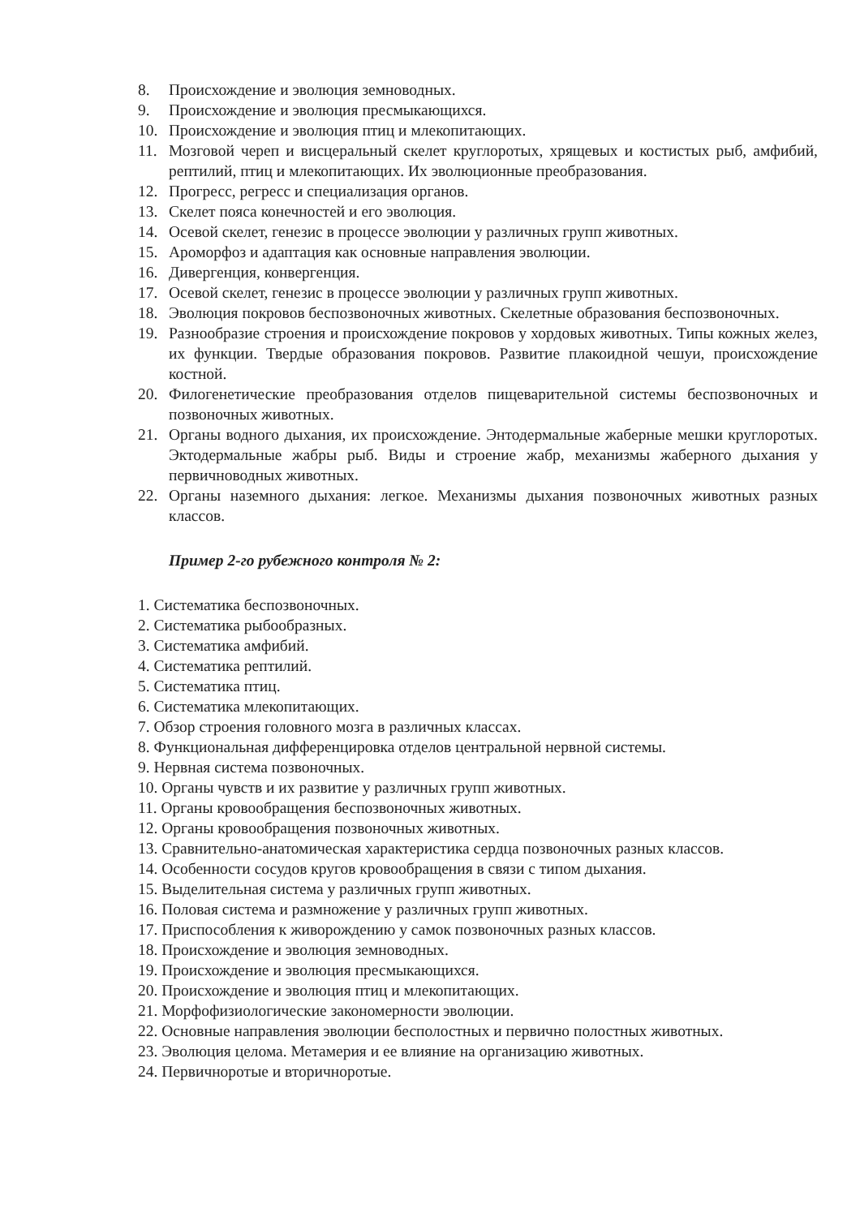8. Происхождение и эволюция земноводных.
9. Происхождение и эволюция пресмыкающихся.
10. Происхождение и эволюция птиц и млекопитающих.
11. Мозговой череп и висцеральный скелет круглоротых, хрящевых и костистых рыб, амфибий, рептилий, птиц и млекопитающих. Их эволюционные преобразования.
12. Прогресс, регресс и специализация органов.
13. Скелет пояса конечностей и его эволюция.
14. Осевой скелет, генезис в процессе эволюции у различных групп животных.
15. Ароморфоз и адаптация как основные направления эволюции.
16. Дивергенция, конвергенция.
17. Осевой скелет, генезис в процессе эволюции у различных групп животных.
18. Эволюция покровов беспозвоночных животных. Скелетные образования беспозвоночных.
19. Разнообразие строения и происхождение покровов у хордовых животных. Типы кожных желез, их функции. Твердые образования покровов. Развитие плакоидной чешуи, происхождение костной.
20. Филогенетические преобразования отделов пищеварительной системы беспозвоночных и позвоночных животных.
21. Органы водного дыхания, их происхождение. Энтодермальные жаберные мешки круглоротых. Эктодермальные жабры рыб. Виды и строение жабр, механизмы жаберного дыхания у первичноводных животных.
22. Органы наземного дыхания: легкое. Механизмы дыхания позвоночных животных разных классов.
Пример 2-го рубежного контроля № 2:
1. Систематика беспозвоночных.
2. Систематика рыбообразных.
3. Систематика амфибий.
4. Систематика рептилий.
5. Систематика птиц.
6. Систематика млекопитающих.
7. Обзор строения головного мозга в различных классах.
8. Функциональная дифференцировка отделов центральной нервной системы.
9. Нервная система позвоночных.
10. Органы чувств и их развитие у различных групп животных.
11. Органы кровообращения беспозвоночных животных.
12. Органы кровообращения позвоночных животных.
13. Сравнительно-анатомическая характеристика сердца позвоночных разных классов.
14. Особенности сосудов кругов кровообращения в связи с типом дыхания.
15. Выделительная система у различных групп животных.
16. Половая система и размножение у различных групп животных.
17. Приспособления к живорождению у самок позвоночных разных классов.
18. Происхождение и эволюция земноводных.
19. Происхождение и эволюция пресмыкающихся.
20. Происхождение и эволюция птиц и млекопитающих.
21. Морфофизиологические закономерности эволюции.
22. Основные направления эволюции бесполостных и первично полостных животных.
23. Эволюция целома. Метамерия и ее влияние на организацию животных.
24. Первичноротые и вторичноротые.